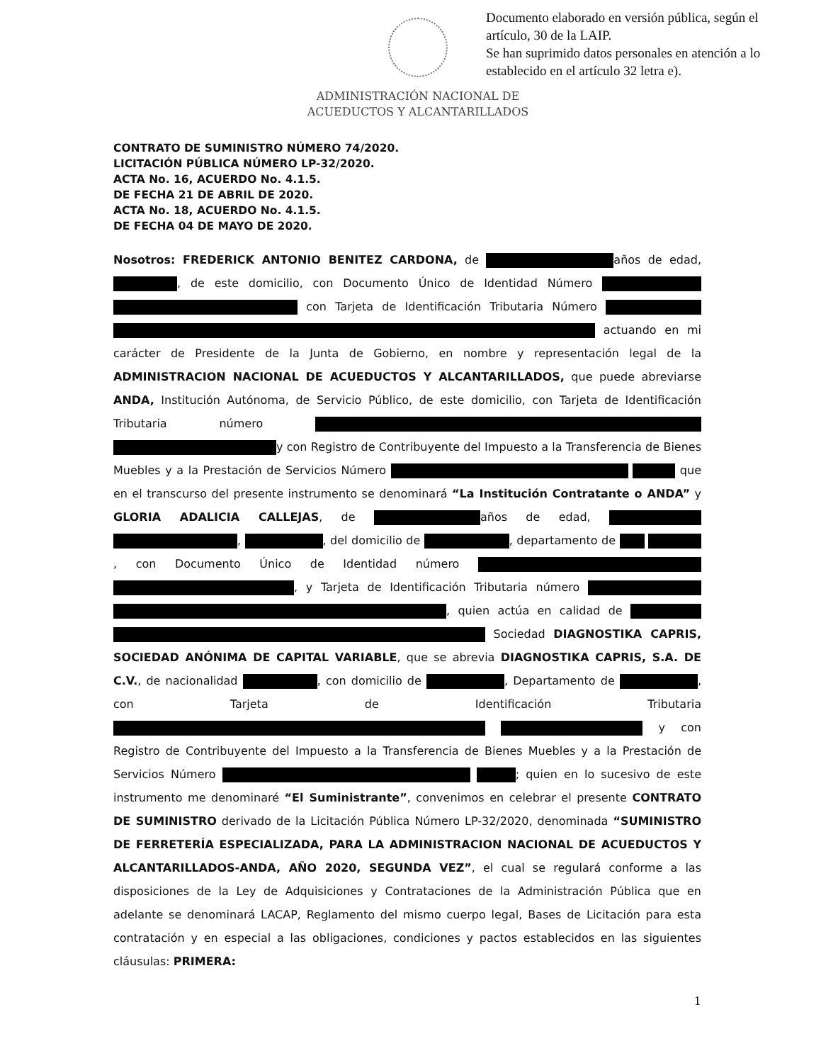Documento elaborado en versión pública, según el artículo, 30 de la LAIP.
Se han suprimido datos personales en atención a lo establecido en el artículo 32 letra e).
ADMINISTRACIÓN NACIONAL DE
ACUEDUCTOS Y ALCANTARILLADOS
CONTRATO DE SUMINISTRO NÚMERO 74/2020.
LICITACIÓN PÚBLICA NÚMERO LP-32/2020.
ACTA No. 16, ACUERDO No. 4.1.5.
DE FECHA 21 DE ABRIL DE 2020.
ACTA No. 18, ACUERDO No. 4.1.5.
DE FECHA 04 DE MAYO DE 2020.
Nosotros: FREDERICK ANTONIO BENITEZ CARDONA, de años de edad, , de este domicilio, con Documento Único de Identidad Número con Tarjeta de Identificación Tributaria Número actuando en mi carácter de Presidente de la Junta de Gobierno, en nombre y representación legal de la ADMINISTRACION NACIONAL DE ACUEDUCTOS Y ALCANTARILLADOS, que puede abreviarse ANDA, Institución Autónoma, de Servicio Público, de este domicilio, con Tarjeta de Identificación Tributaria número y con Registro de Contribuyente del Impuesto a la Transferencia de Bienes Muebles y a la Prestación de Servicios Número que en el transcurso del presente instrumento se denominará “La Institución Contratante o ANDA” y GLORIA ADALICIA CALLEJAS, de años de edad, , , del domicilio de , departamento de , con Documento Único de Identidad número , y Tarjeta de Identificación Tributaria número , quien actúa en calidad de Sociedad DIAGNOSTIKA CAPRIS, SOCIEDAD ANÓNIMA DE CAPITAL VARIABLE, que se abrevia DIAGNOSTIKA CAPRIS, S.A. DE C.V., de nacionalidad , con domicilio de , Departamento de , con Tarjeta de Identificación Tributaria y con Registro de Contribuyente del Impuesto a la Transferencia de Bienes Muebles y a la Prestación de Servicios Número ; quien en lo sucesivo de este instrumento me denominaré “El Suministrante”, convenimos en celebrar el presente CONTRATO DE SUMINISTRO derivado de la Licitación Pública Número LP-32/2020, denominada “SUMINISTRO DE FERRETERÍA ESPECIALIZADA, PARA LA ADMINISTRACION NACIONAL DE ACUEDUCTOS Y ALCANTARILLADOS-ANDA, AÑO 2020, SEGUNDA VEZ”, el cual se regulará conforme a las disposiciones de la Ley de Adquisiciones y Contrataciones de la Administración Pública que en adelante se denominará LACAP, Reglamento del mismo cuerpo legal, Bases de Licitación para esta contratación y en especial a las obligaciones, condiciones y pactos establecidos en las siguientes cláusulas: PRIMERA:
1